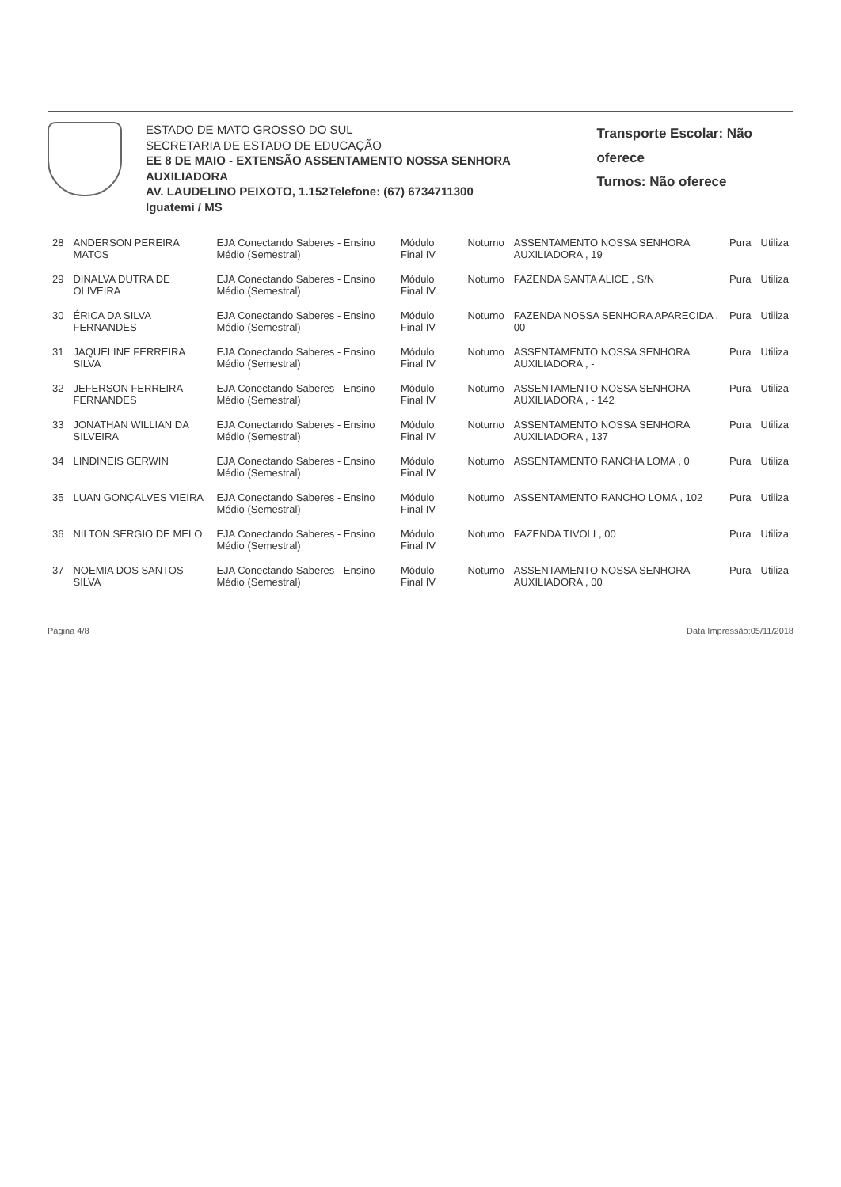ESTADO DE MATO GROSSO DO SUL
SECRETARIA DE ESTADO DE EDUCAÇÃO
EE 8 DE MAIO - EXTENSÃO ASSENTAMENTO NOSSA SENHORA AUXILIADORA
AV. LAUDELINO PEIXOTO, 1.152Telefone: (67) 6734711300
Iguatemi / MS
Transporte Escolar: Não oferece
Turnos: Não oferece
| 28 | ANDERSON PEREIRA MATOS | EJA Conectando Saberes - Ensino Médio (Semestral) | Módulo Final IV | Noturno | ASSENTAMENTO NOSSA SENHORA AUXILIADORA , 19 | Pura | Utiliza |
| 29 | DINALVA DUTRA DE OLIVEIRA | EJA Conectando Saberes - Ensino Médio (Semestral) | Módulo Final IV | Noturno | FAZENDA SANTA ALICE , S/N | Pura | Utiliza |
| 30 | ÉRICA DA SILVA FERNANDES | EJA Conectando Saberes - Ensino Médio (Semestral) | Módulo Final IV | Noturno | FAZENDA NOSSA SENHORA APARECIDA , 00 | Pura | Utiliza |
| 31 | JAQUELINE FERREIRA SILVA | EJA Conectando Saberes - Ensino Médio (Semestral) | Módulo Final IV | Noturno | ASSENTAMENTO NOSSA SENHORA AUXILIADORA , - | Pura | Utiliza |
| 32 | JEFERSON FERREIRA FERNANDES | EJA Conectando Saberes - Ensino Médio (Semestral) | Módulo Final IV | Noturno | ASSENTAMENTO NOSSA SENHORA AUXILIADORA , - 142 | Pura | Utiliza |
| 33 | JONATHAN WILLIAN DA SILVEIRA | EJA Conectando Saberes - Ensino Médio (Semestral) | Módulo Final IV | Noturno | ASSENTAMENTO NOSSA SENHORA AUXILIADORA , 137 | Pura | Utiliza |
| 34 | LINDINEIS GERWIN | EJA Conectando Saberes - Ensino Médio (Semestral) | Módulo Final IV | Noturno | ASSENTAMENTO RANCHA LOMA , 0 | Pura | Utiliza |
| 35 | LUAN GONÇALVES VIEIRA | EJA Conectando Saberes - Ensino Médio (Semestral) | Módulo Final IV | Noturno | ASSENTAMENTO RANCHO LOMA , 102 | Pura | Utiliza |
| 36 | NILTON SERGIO DE MELO | EJA Conectando Saberes - Ensino Médio (Semestral) | Módulo Final IV | Noturno | FAZENDA TIVOLI , 00 | Pura | Utiliza |
| 37 | NOEMIA DOS SANTOS SILVA | EJA Conectando Saberes - Ensino Médio (Semestral) | Módulo Final IV | Noturno | ASSENTAMENTO NOSSA SENHORA AUXILIADORA , 00 | Pura | Utiliza |
Página 4/8 Data Impressão:05/11/2018